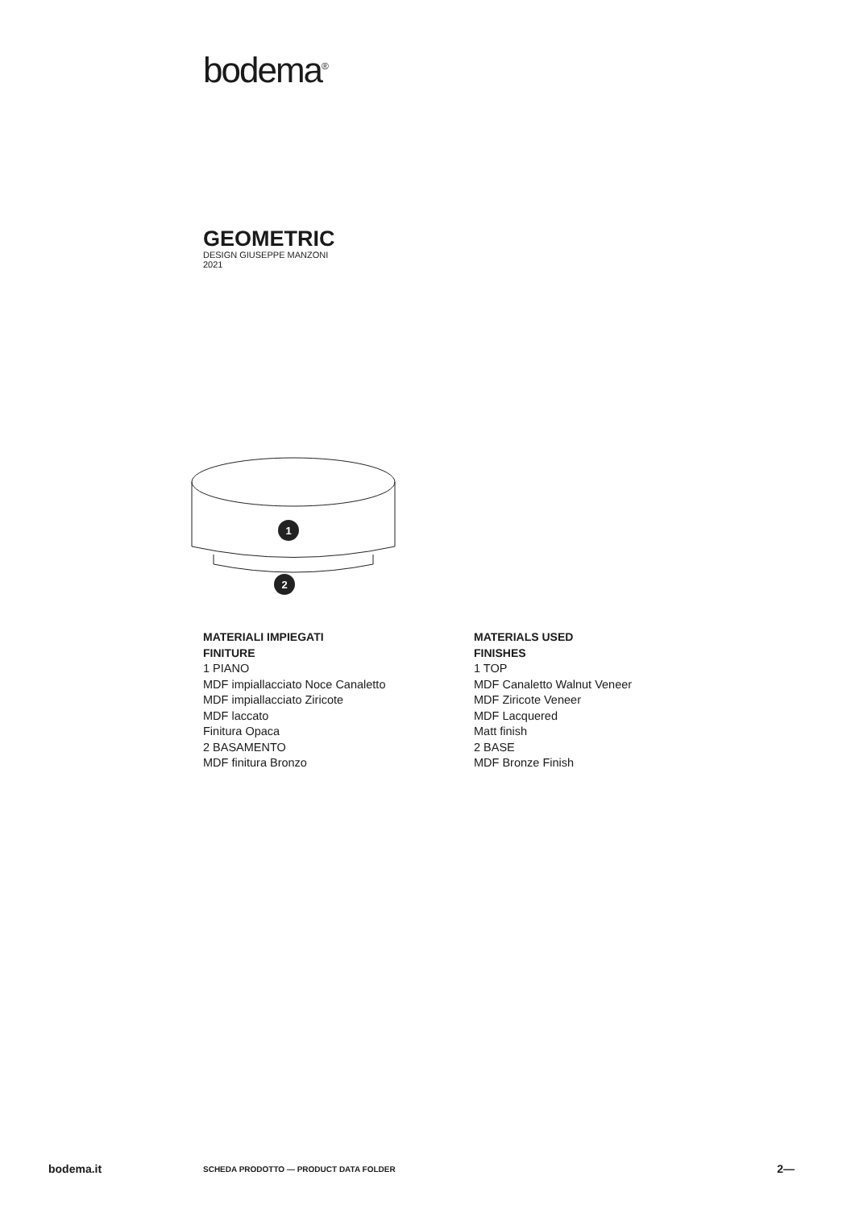bodema<sup>®</sup>
GEOMETRIC
DESIGN GIUSEPPE MANZONI
2021
1
2
MATERIALI IMPIEGATI
FINITURE
1 PIANO
MDF impiallacciato Noce Canaletto
MDF impiallacciato Ziricote
MDF laccato
Finitura Opaca
2 BASAMENTO
MDF finitura Bronzo
MATERIALS USED
FINISHES
1 TOP
MDF Canaletto Walnut Veneer
MDF Ziricote Veneer
MDF Lacquered
Matt finish
2 BASE
MDF Bronze Finish
bodema.it SCHEDA PRODOTTO — PRODUCT DATA FOLDER 2—